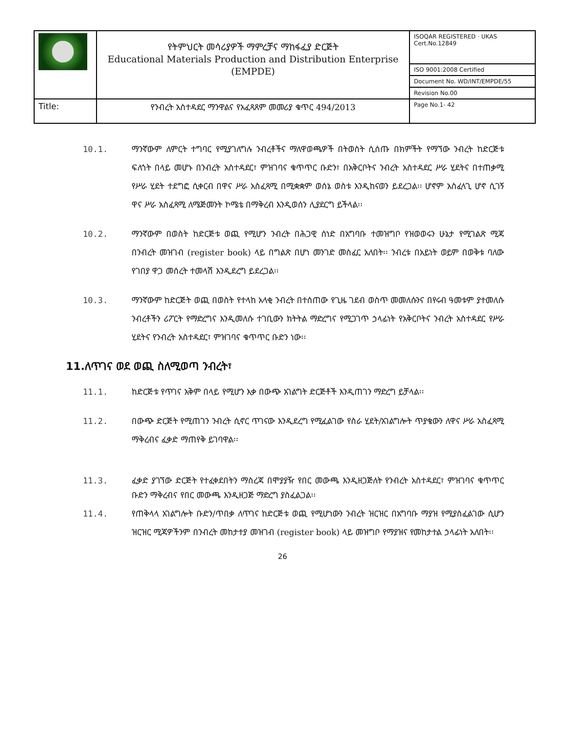| | የትምህርት መሳሪያዎች ማምረቻና ማከፋፈያ ድርጅት Educational Materials Production and Distribution Enterprise (EMPDE) | ISOQAR REGISTERED · UKAS Cert.No.12849 |
| | | ISO 9001:2008 Certified |
| | | Document No. WD/INT/EMPDE/55 |
| | | Revision No.00 |
| Title: | የንብረት አስተዳደር ማንዋልና የአፈጻጸም መመሪያ ቁጥር 494/2013 | Page No.1- 42 |
10.1. ማንኛውም ለምርት ተግባር የሚያገለግሉ ንብረቶችና ማለዋወጫዎች በትወስት ሲሰጡ በክምችት የማኘው ንብረት ከድርጅቱ ፍለጎት በላይ መሆኑ በንብረት አስተዳደር፣ ምዝገባና ቁጥጥር ቡድን፣ በአቅርቦትና ንብረት አስተዳደር ሥራ ሂደትና በተጠቃሚ የሥራ ሂደት ተደግፎ ሲቀርብ በዋና ሥራ አስፈጻሚ በሚቋቋም ወሰኔ ወስቱ እንዲከናወን ይደረጋል፡፡ ሆኖም አስፈላጊ ሆኖ ሲገኝ ዋና ሥራ አስፈጻሚ ለሜጅመንት ኮሜቴ በማቅረብ እንዲወሰን ሊያደርግ ይችላል፡፡
10.2. ማንኛውም በወስት ከድርጅቱ ወጪ የሚሆን ንብረት በሕጋዊ ሰነድ በአግባቡ ተመዝግቦ የዝወወሩን ሁኔታ የሚገልጽ ሚጃ በንብረት መዝገብ (register book) ላይ በግልጽ በሆነ መንገድ መስፈር አለበት፡፡ ንብረቱ በአይነት ወይም በወቅቱ ባለው የገበያ ዋጋ መሰረት ተመላሽ እንዲደረግ ይደረጋል፡፡
10.3. ማንኛውም ከድርጅት ወጪ በወስት የተላከ አላቂ ንብረት በተሰጠው የጊዜ ገደብ ወስጥ መመለሱንና በየሩብ ዓመቱም ያተመለሱ ንብረቶችን ሪፖርት የማድረግና እንዲመለሱ ተገቢውን ክትትል ማድረግና የሚጋገጥ ኃላፊነት የአቅርቦትና ንብረት አስተዳደር የሥራ ሂደትና የንብረት አስተዳደር፣ ምዝገባና ቁጥጥር ቡድን ነው፡፡
11.ለጥገና ወደ ወጪ ስለሚወጣ ንብረት፣
11.1. ከድርጅቱ የጥገና አቅም በላይ የሚሆን እቃ በውጭ አገልግት ድርጅቶች እንዲጠገን ማድረግ ይቻላል፡፡
11.2. በውጭ ድርጅት የሚጠገን ንብረት ሲኖር ጥገናው እንዲደረግ የሚፈልገው የስራ ሂደት/አገልግሎት ጥያቄውን ለዋና ሥራ አስፈጻሚ ማቅረብና ፈቃድ ማጠየቅ ይገባዋል፡፡
11.3. ፈቃድ ያገኘው ድርጅት የተፈቀደበትን ማስረጃ በሞያያዥ የበር መውጫ እንዲዘጋጅለት የንብረት አስተዳደር፣ ምዝገባና ቁጥጥር ቡድን ማቅረብና የበር መውጫ እንዲዘጋጅ ማድረግ ያስፈልጋል፡፡
11.4. የጠቅላላ አገልግሎት ቡድን/ጥበቃ ለጥገና ከድርጅቱ ወጪ የሚሆነውን ንብረት ዝርዝር በአግባቡ ማያዝ የሚያስፈልገው ሲሆን ዝርዝር ሚጃዎችንም በንብረት መከታተያ መዝገብ (register book) ላይ መዝግቦ የማያዝና የመከታተል ኃላፊነት አለበት፡፡
26